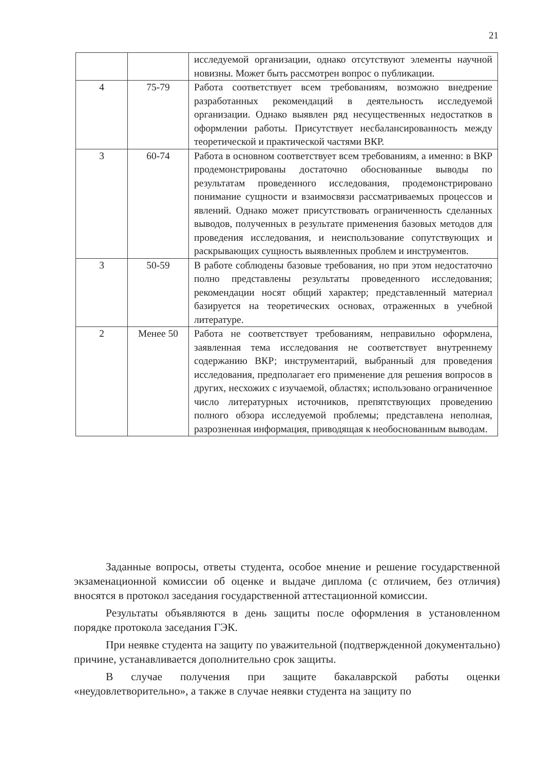21
| | | исследуемой организации, однако отсутствуют элементы научной новизны. Может быть рассмотрен вопрос о публикации. |
| 4 | 75-79 | Работа соответствует всем требованиям, возможно внедрение разработанных рекомендаций в деятельность исследуемой организации. Однако выявлен ряд несущественных недостатков в оформлении работы. Присутствует несбалансированность между теоретической и практической частями ВКР. |
| 3 | 60-74 | Работа в основном соответствует всем требованиям, а именно: в ВКР продемонстрированы достаточно обоснованные выводы по результатам проведенного исследования, продемонстрировано понимание сущности и взаимосвязи рассматриваемых процессов и явлений. Однако может присутствовать ограниченность сделанных выводов, полученных в результате применения базовых методов для проведения исследования, и неиспользование сопутствующих и раскрывающих сущность выявленных проблем и инструментов. |
| 3 | 50-59 | В работе соблюдены базовые требования, но при этом недостаточно полно представлены результаты проведенного исследования; рекомендации носят общий характер; представленный материал базируется на теоретических основах, отраженных в учебной литературе. |
| 2 | Менее 50 | Работа не соответствует требованиям, неправильно оформлена, заявленная тема исследования не соответствует внутреннему содержанию ВКР; инструментарий, выбранный для проведения исследования, предполагает его применение для решения вопросов в других, несхожих с изучаемой, областях; использовано ограниченное число литературных источников, препятствующих проведению полного обзора исследуемой проблемы; представлена неполная, разрозненная информация, приводящая к необоснованным выводам. |
Заданные вопросы, ответы студента, особое мнение и решение государственной экзаменационной комиссии об оценке и выдаче диплома (с отличием, без отличия) вносятся в протокол заседания государственной аттестационной комиссии.
Результаты объявляются в день защиты после оформления в установленном порядке протокола заседания ГЭК.
При неявке студента на защиту по уважительной (подтвержденной документально) причине, устанавливается дополнительно срок защиты.
В случае получения при защите бакалаврской работы оценки «неудовлетворительно», а также в случае неявки студента на защиту по